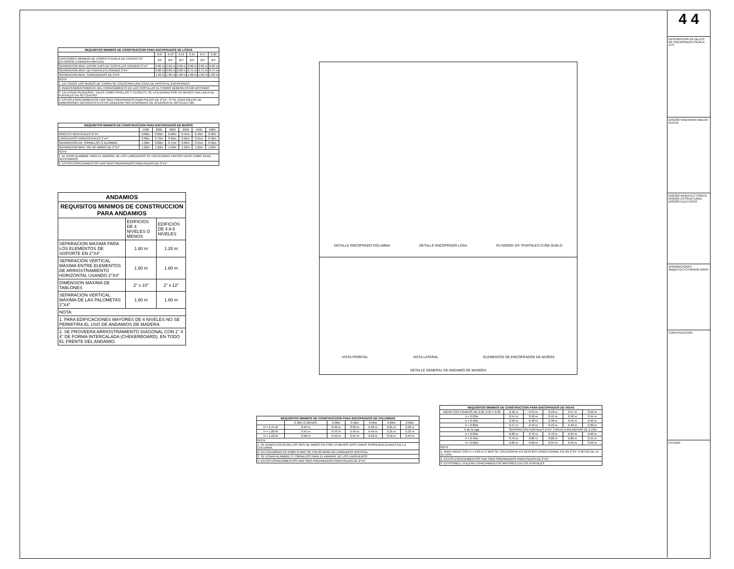| REQUISITOS MINIMOS DE CONSTRUCCION PARA ENCOFRADOS DE LOSAS | | | | | | |
| --- | --- | --- | --- | --- | --- | --- |
| | 0.07 | 0.10 | 0.12 | 0.15 | 0.17 | 0.20 |
| ESPESORES MINIMOS DE FORRO O DUELA DE CONTACTO (PLYWOOD O MADERA MACIZA) | 3/4" | 3/4" | 3/4" | 3/4" | 3/4" | 3/4" |
| SEPARACION MAX. ENTRE EJES DE COSTILLAS USANDO 2"X4" | 0.60 m | 0.60 m | 0.60 m | 0.60 m | 0.60 m | 0.60 m |
| SEPARACION MAX. DE PUNTALES USANDO 2"X4" | 0.80 m | 0.83 m | 0.80 m | 0.75 m | 0.75 m | 0.75 m |
| SEPARACION MAX. CARGADERAS DE 2"X4" | 1.22 m | 1.00 m | 1.00 m | 1.00 m | 1.00 m | 1.00 m |
| NOTA | | | | | | |
| 1. EN TODOS LOS MUROS DE CARGA SE COLOCARA UNA CINTA DE APOYO AL ENCOFRADO | | | | | | |
| 2. INDEPENDIENTEMENTE DEL ESPACIAMIENTO DE LAS COSTILLAS EL FORRO DEBERA ESTAR APOYADO | | | | | | |
| 3. EN LOSAS PEQUEÑAS, TALES COMO PASILLOS Y CLOSETS, SE UTILIZARAN POR LO MENOS UNA LINEA DE PUNTALES EN SU CENTRO | | | | | | |
| 4. ESTOS ESPACIAMIENTOS HAN SIDO PREPARADOS PARA PIEZAS DE 2"X4", SI SE USAN PIEZAS DE DIMENSIONES DIFERENTES ESTAS DEBERAN SER DISEÑADAS DE ACUERDO AL ARTICULO 165. | | | | | | |
| REQUISITOS MINIMOS DE CONSTRUCCION PARA ENCOFRADOS EN MUROS | | | | | | |
| --- | --- | --- | --- | --- | --- | --- |
| | 1500 | 2000 | 3000 | 3500 | 4500 | 6000 |
| VIROTES VERTICALES 2"X4" | 0.60m | 0.60m | 0.60m | 0.45m | 0.40m | 0.30m |
| LARGUEROS HORIZONTALES 2"X4" | 0.80m | 0.70m | 0.60m | 0.60m | 0.55m | 0.50m |
| SEPARACION DE TORNILLOS O ALAMBRE | 1.00m | 0.80m | 0.75m | 0.60m | 0.55m | 0.50m |
| SEPARACION MAX. PIE DE AMIGO DE 2"X4" | 1.22m | 1.22m | 1.22m | 1.22m | 1.22m | 1.22m |
| NOTA | | | | | | |
| 1. AL USAR ALAMBRE PARA EL AMARRE DE LOS LARGUEROS SE COLOCARAN TANTOS HILOS COMO SEAN NECESARIOS | | | | | | |
| 2. ESTOS ESPACIAMIENTOS HAN SIDO PREPARADOS PARA PIEZAS DE 2"X4" | | | | | | |
| ANDAMIOS | | |
| --- | --- | --- |
| REQUISITOS MINIMOS DE CONSTRUCCION PARA ANDAMIOS | | |
| | EDIFICIOS DE 4 NIVELES O MENOS | EDIFICIOS DE 4 A 6 NIVELES |
| SEPARACION MAXIMA PARA LOS ELEMENTOS DE SOPORTE EN 2"X4" | 1.80 m | 1.20 m |
| SEPARACION VERTICAL MAXIMA ENTRE ELEMENTOS DE ARRIOSTRAMIENTO HORIZONTAL USANDO 2"X4" | 1.80 m | 1.80 m |
| DIMENSION MAXIMA DE TABLONES | 2" x 10" | 2" x 12" |
| SEPARACION VERTICAL MAXIMA DE LAS PALOMETAS 2"X4" | 1.80 m | 1.80 m |
| NOTA: | | |
| 1. PARA EDIFICACIONES MAYORES DE 6 NIVELES NO SE PERMITIRA EL USO DE ANDAMIOS DE MADERA. | | |
| 2. SE PROVEERA ARRIOSTRAMIENTO DIAGONAL CON 1" X 4" DE FORMA INTERCALADA (CHEKERBOARD), EN TODO EL FRENTE DEL ANDAMIO. | | |
DETALLE ENCOFRADO COLUMNA DETALLE ENCOFRADO LOSA PLYWOOD 3/4" PUNTALES CUÑA SUELO
VISTA FRONTAL VISTA LATERAL ELEMENTOS DE ENCOFRADOS DE MUROS
DETALLE GENERAL DE ANDAMIO DE MADERA
| REQUISITOS MINIMOS DE CONSTRUCCION PARA ENCOFRADOS DE COLUMNAS | | | | | | |
| --- | --- | --- | --- | --- | --- | --- |
| | 0.30m O MENOS | 0.30m | 0.40m | 0.50m | 0.60m | 0.80m |
| H = 2.44 M | 0.40 m | 0.40 m | 0.30 m | 0.30 m | 0.25 m | 0.22 m |
| H = 1.80 M | 0.45 m | 0.43 m | 0.43 m | 0.40 m | 0.35 m | 0.33 m |
| H = 1.22 M | 0.58 m | 0.50 m | 0.55 m | 0.50 m | 0.50 m | 0.45 m |
| NOTA | | | | | | |
| 1. SE DEBEN COLOCAR LOS PIES DE AMIGO EN POR LO MENOS DOS CARAS PERPENDICULARES DE LA COLUMNA. | | | | | | |
| 2. EN COLUMNAS DE 0.80m O MAS SE COLOCARAN UN LARGUERO VERTICAL | | | | | | |
| 3. SE USARA ALAMBRE O TORNILLOS PARA EL AMARRE DE LOS LARGUEROS | | | | | | |
| 4. ESTOS ESPACIAMIENTOS HAN SIDO PREPARADOS PARA PIEZAS DE 2"X4" | | | | | | |
| REQUISITOS MINIMOS DE CONSTRUCCION PARA ENCOFRADOS DE VIGAS | | | | | |
| --- | --- | --- | --- | --- | --- |
| VIGAS CON FONDOS DE 0.20, 0.25 Y 0.30 | 0.18 m | 0.53 m | 0.18 m | 0.57 m | 0.52 m |
| h = 0.20m | 0.54 m | 0.50 m | 0.45 m | 0.48 m | 0.44 m |
| h = 0.40m | 0.50 m | 0.48 m | 0.48 m | 0.45 m | 0.40 m |
| h = 0.60m | 0.47 m | 0.43 m | 0.43 m | 0.40 m | 0.30 m |
| h de la viga | SEPARACION PUNTALES 2"X4" CON ALTURA MENOR DE 2.23m | | | | |
| h = 0.20m | 0.80 m | 0.70 m | 0.70 m | 0.65 m | 0.60 m |
| h = 0.40m | 0.70 m | 0.80 m | 0.80 m | 0.80 m | 0.55 m |
| h = 0.60m | 0.60 m | 0.60 m | 0.55 m | 0.56 m | 0.50 m |
| NOTA | | | | | |
| 1. PARA VIGAS CON H = 0.60 m O MAS SE COLOCARAN EN SENTIDO LONGITUDINAL EN UN 2"X4" A MITAD DE LA ALTURA | | | | | |
| 2. ESTOS ESPACIAMIENTOS HAN SIDO PREPARADOS PARA PIEZAS DE 2"X4" | | | | | |
| 3. ES POSIBLE UTILIZAR ESPACIAMIENTOS MAYORES EN LOS PUNTALES | | | | | |
4 4
DESCRIPCION DETALLES DE ENCOFRADO ESCALA 1/75
DISEÑO SANITARIO DIBUJO FECHA
DISEÑO ARQUITECTONICO DISEÑO ESTRUCTURAL DISEÑO ELECTRICO
APROBACIONES ARQUITECTO PROPIETARIO
CONSTRUCCION
ESTADO